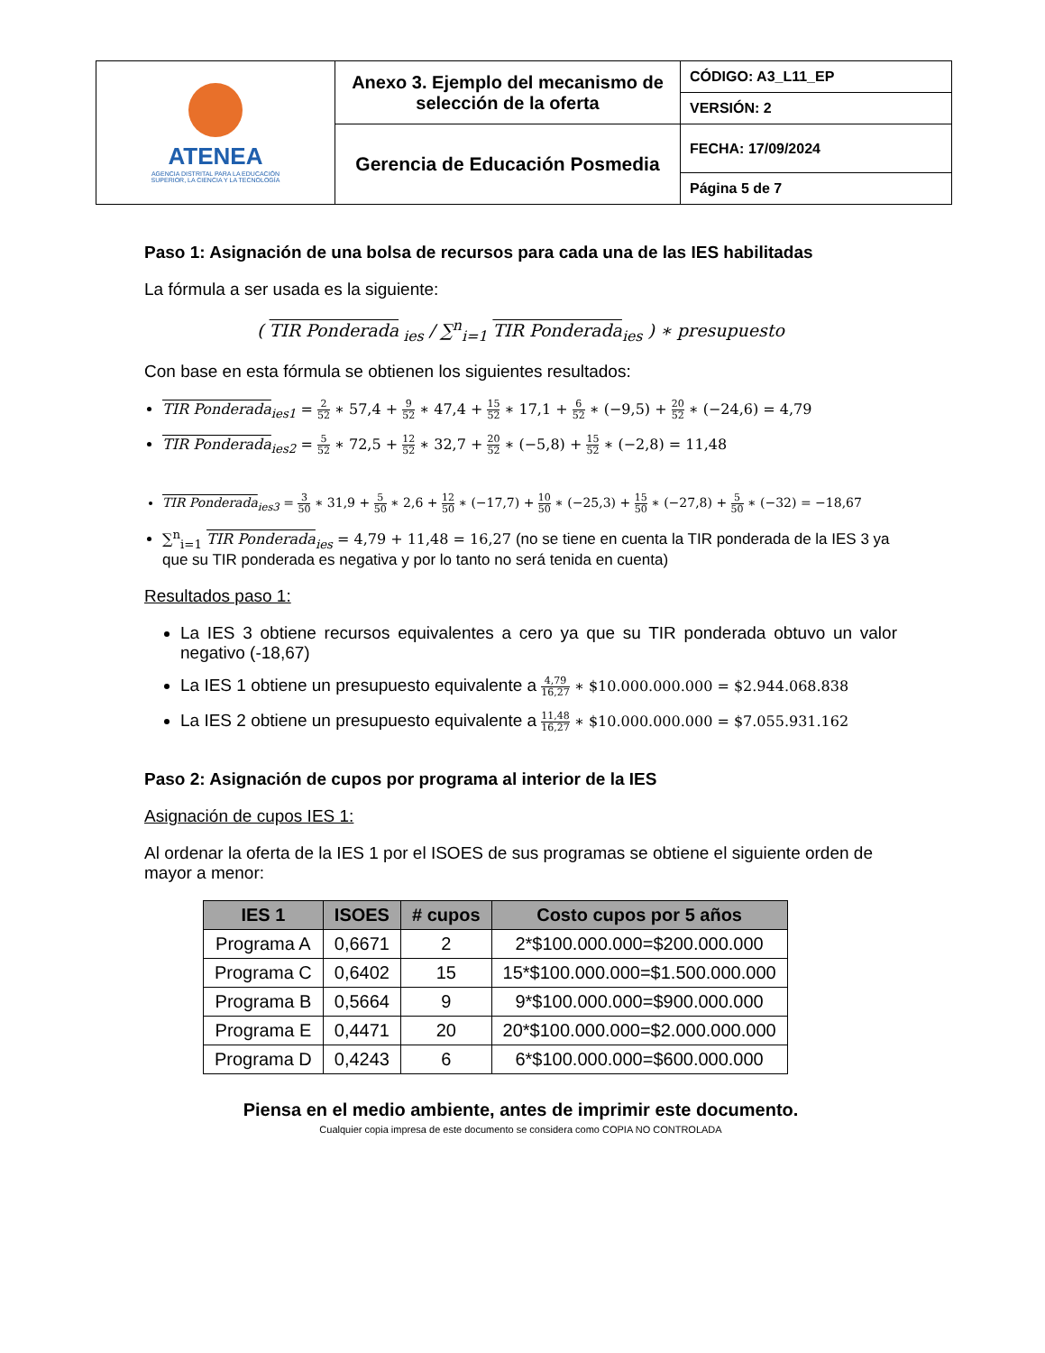| ATENEA AGENCIA DISTRITAL PARA LA EDUCACIÓN SUPERIOR, LA CIENCIA Y LA TECNOLOGÍA | Anexo 3. Ejemplo del mecanismo de selección de la oferta | CÓDIGO: A3_L11_EP |
| | | VERSIÓN: 2 |
| | Gerencia de Educación Posmedia | FECHA: 17/09/2024 |
| | | Página 5 de 7 |
Paso 1: Asignación de una bolsa de recursos para cada una de las IES habilitadas
La fórmula a ser usada es la siguiente:
( TIR Ponderada<sub>ies</sub> / ∑<sup>n</sup><sub>i=1</sub> TIR Ponderada<sub>ies</sub> ) ∗ presupuesto
Con base en esta fórmula se obtienen los siguientes resultados:
TIR Ponderada<sub>ies1</sub> = 2 52 ∗ 57,4 + 9 52 ∗ 47,4 + 15 52 ∗ 17,1 + 6 52 ∗ (−9,5) + 20 52 ∗ (−24,6) = 4,79
TIR Ponderada<sub>ies2</sub> = 5 52 ∗ 72,5 + 12 52 ∗ 32,7 + 20 52 ∗ (−5,8) + 15 52 ∗ (−2,8) = 11,48
TIR Ponderada<sub>ies3</sub> = 3 50 ∗ 31,9 + 5 50 ∗ 2,6 + 12 50 ∗ (−17,7) + 10 50 ∗ (−25,3) + 15 50 ∗ (−27,8) + 5 50 ∗ (−32) = −18,67
∑<sup>n</sup><sub>i=1</sub> TIR Ponderada<sub>ies</sub> = 4,79 + 11,48 = 16,27 (no se tiene en cuenta la TIR ponderada de la IES 3 ya que su TIR ponderada es negativa y por lo tanto no será tenida en cuenta)
Resultados paso 1:
La IES 3 obtiene recursos equivalentes a cero ya que su TIR ponderada obtuvo un valor negativo (-18,67)
La IES 1 obtiene un presupuesto equivalente a 4,79 16,27 ∗ $10.000.000.000 = $2.944.068.838
La IES 2 obtiene un presupuesto equivalente a 11,48 16,27 ∗ $10.000.000.000 = $7.055.931.162
Paso 2: Asignación de cupos por programa al interior de la IES
Asignación de cupos IES 1:
Al ordenar la oferta de la IES 1 por el ISOES de sus programas se obtiene el siguiente orden de mayor a menor:
| IES 1 | ISOES | # cupos | Costo cupos por 5 años |
| --- | --- | --- | --- |
| Programa A | 0,6671 | 2 | 2*$100.000.000=$200.000.000 |
| Programa C | 0,6402 | 15 | 15*$100.000.000=$1.500.000.000 |
| Programa B | 0,5664 | 9 | 9*$100.000.000=$900.000.000 |
| Programa E | 0,4471 | 20 | 20*$100.000.000=$2.000.000.000 |
| Programa D | 0,4243 | 6 | 6*$100.000.000=$600.000.000 |
Piensa en el medio ambiente, antes de imprimir este documento.
Cualquier copia impresa de este documento se considera como COPIA NO CONTROLADA